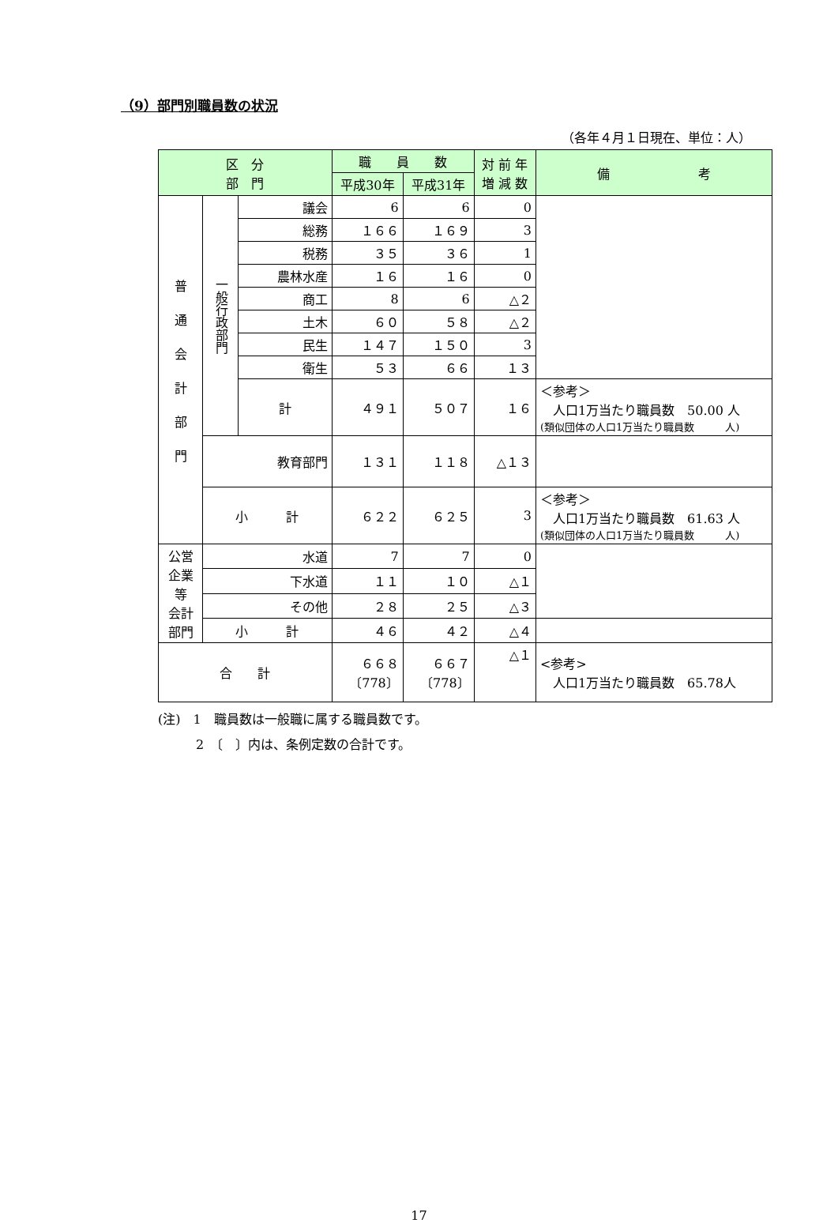（9）部門別職員数の状況
（各年４月１日現在、単位：人）
| 区 分 部 門 | | | 職 員 数 | | 対 前 年 増 減 数 | 備 考 |
| --- | --- | --- | --- | --- | --- | --- |
| | | | 平成30年 | 平成31年 | | |
| 普 通 会 計 部 門 | 一般行政部門 | 議会 | 6 | 6 | 0 | |
| | | 総務 | １６６ | １６９ | 3 | |
| | | 税務 | ３５ | ３６ | 1 | |
| | | 農林水産 | １６ | １６ | 0 | |
| | | 商工 | 8 | 6 | △２ | |
| | | 土木 | ６０ | ５８ | △２ | |
| | | 民生 | １４７ | １５０ | 3 | |
| | | 衛生 | ５３ | ６６ | １３ | |
| | | 計 | ４９１ | ５０７ | １６ | ＜参考＞ 人口1万当たり職員数 50.00 人 (類似団体の人口1万当たり職員数 人) |
| | 教育部門 | | １３１ | １１８ | △１３ | |
| | 小 計 | | ６２２ | ６２５ | 3 | ＜参考＞ 人口1万当たり職員数 61.63 人 (類似団体の人口1万当たり職員数 人) |
| 公営企業等 会計部門 | 水道 | | 7 | 7 | 0 | |
| | 下水道 | | １１ | １０ | △１ | |
| | その他 | | ２８ | ２５ | △３ | |
| | 小 計 | | ４６ | ４２ | △４ | |
| 合 計 | | | ６６８ 〔778〕 | ６６７ 〔778〕 | △１ | <参考> 人口1万当たり職員数 65.78人 |
(注)　1　職員数は一般職に属する職員数です。
　　　2　〔　〕内は、条例定数の合計です。
17